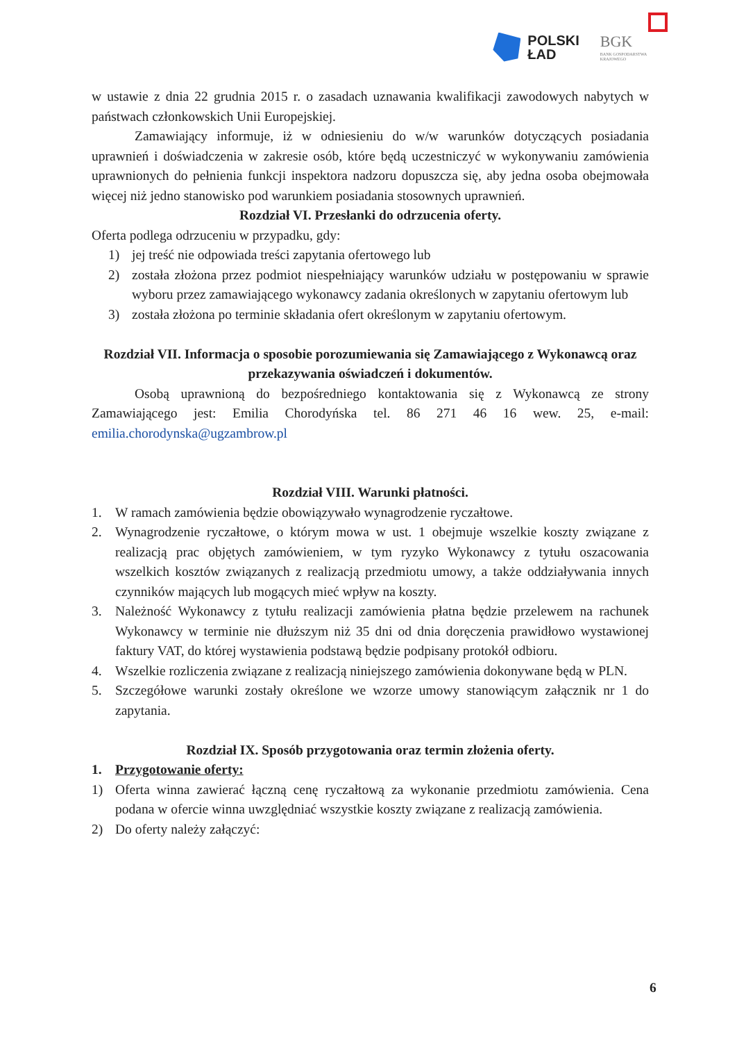POLSKI
ŁAD
BGK
BANK GOSPODARSTWA
KRAJOWEGO
w ustawie z dnia 22 grudnia 2015 r. o zasadach uznawania kwalifikacji zawodowych nabytych w państwach członkowskich Unii Europejskiej.
Zamawiający informuje, iż w odniesieniu do w/w warunków dotyczących posiadania uprawnień i doświadczenia w zakresie osób, które będą uczestniczyć w wykonywaniu zamówienia uprawnionych do pełnienia funkcji inspektora nadzoru dopuszcza się, aby jedna osoba obejmowała więcej niż jedno stanowisko pod warunkiem posiadania stosownych uprawnień.
Rozdział VI. Przesłanki do odrzucenia oferty.
Oferta podlega odrzuceniu w przypadku, gdy:
1) jej treść nie odpowiada treści zapytania ofertowego lub
2) została złożona przez podmiot niespełniający warunków udziału w postępowaniu w sprawie wyboru przez zamawiającego wykonawcy zadania określonych w zapytaniu ofertowym lub
3) została złożona po terminie składania ofert określonym w zapytaniu ofertowym.
Rozdział VII. Informacja o sposobie porozumiewania się Zamawiającego z Wykonawcą oraz przekazywania oświadczeń i dokumentów.
Osobą uprawnioną do bezpośredniego kontaktowania się z Wykonawcą ze strony Zamawiającego jest: Emilia Chorodyńska tel. 86 271 46 16 wew. 25, e-mail: emilia.chorodynska@ugzambrow.pl
Rozdział VIII. Warunki płatności.
1. W ramach zamówienia będzie obowiązywało wynagrodzenie ryczałtowe.
2. Wynagrodzenie ryczałtowe, o którym mowa w ust. 1 obejmuje wszelkie koszty związane z realizacją prac objętych zamówieniem, w tym ryzyko Wykonawcy z tytułu oszacowania wszelkich kosztów związanych z realizacją przedmiotu umowy, a także oddziaływania innych czynników mających lub mogących mieć wpływ na koszty.
3. Należność Wykonawcy z tytułu realizacji zamówienia płatna będzie przelewem na rachunek Wykonawcy w terminie nie dłuższym niż 35 dni od dnia doręczenia prawidłowo wystawionej faktury VAT, do której wystawienia podstawą będzie podpisany protokół odbioru.
4. Wszelkie rozliczenia związane z realizacją niniejszego zamówienia dokonywane będą w PLN.
5. Szczegółowe warunki zostały określone we wzorze umowy stanowiącym załącznik nr 1 do zapytania.
Rozdział IX. Sposób przygotowania oraz termin złożenia oferty.
1. Przygotowanie oferty:
1) Oferta winna zawierać łączną cenę ryczałtową za wykonanie przedmiotu zamówienia. Cena podana w ofercie winna uwzględniać wszystkie koszty związane z realizacją zamówienia.
2) Do oferty należy załączyć:
6